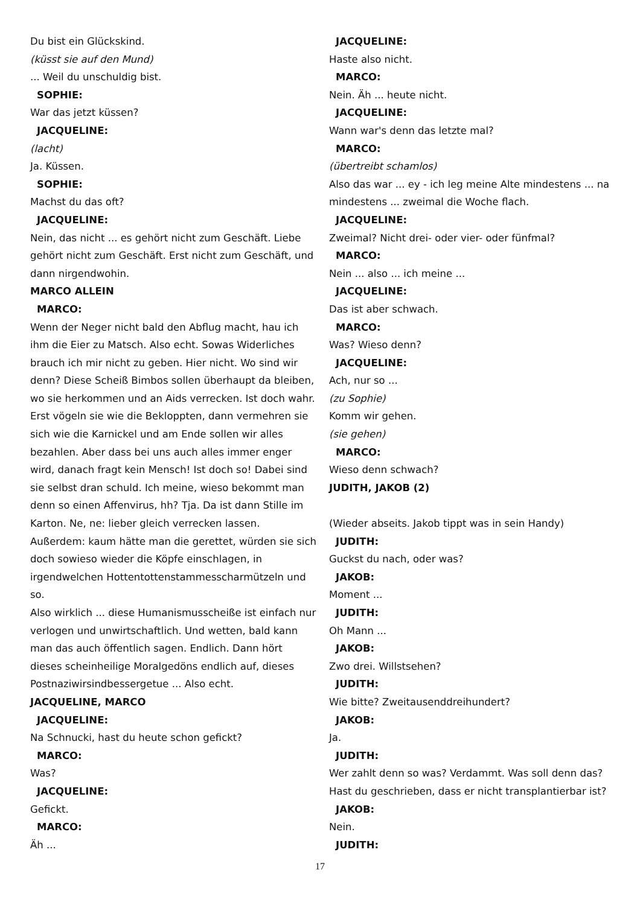Du bist ein Glückskind.
(küsst sie auf den Mund)
... Weil du unschuldig bist.
SOPHIE:
War das jetzt küssen?
JACQUELINE:
(lacht)
Ja. Küssen.
SOPHIE:
Machst du das oft?
JACQUELINE:
Nein, das nicht ... es gehört nicht zum Geschäft. Liebe gehört nicht zum Geschäft. Erst nicht zum Geschäft, und dann nirgendwohin.
MARCO ALLEIN
MARCO:
Wenn der Neger nicht bald den Abflug macht, hau ich ihm die Eier zu Matsch. Also echt. Sowas Widerliches brauch ich mir nicht zu geben. Hier nicht. Wo sind wir denn? Diese Scheiß Bimbos sollen überhaupt da bleiben, wo sie herkommen und an Aids verrecken. Ist doch wahr. Erst vögeln sie wie die Bekloppten, dann vermehren sie sich wie die Karnickel und am Ende sollen wir alles bezahlen. Aber dass bei uns auch alles immer enger wird, danach fragt kein Mensch! Ist doch so! Dabei sind sie selbst dran schuld. Ich meine, wieso bekommt man denn so einen Affenvirus, hh? Tja. Da ist dann Stille im Karton. Ne, ne: lieber gleich verrecken lassen. Außerdem: kaum hätte man die gerettet, würden sie sich doch sowieso wieder die Köpfe einschlagen, in irgendwelchen Hottentottenstammesscharmützeln und so.
Also wirklich ... diese Humanismusscheiße ist einfach nur verlogen und unwirtschaftlich. Und wetten, bald kann man das auch öffentlich sagen. Endlich. Dann hört dieses scheinheilige Moralgedöns endlich auf, dieses Postnaziwirsindbessergetue ... Also echt.
JACQUELINE, MARCO
JACQUELINE:
Na Schnucki, hast du heute schon gefickt?
MARCO:
Was?
JACQUELINE:
Gefickt.
MARCO:
Äh ...
JACQUELINE:
Haste also nicht.
MARCO:
Nein. Äh ... heute nicht.
JACQUELINE:
Wann war's denn das letzte mal?
MARCO:
(übertreibt schamlos)
Also das war ... ey - ich leg meine Alte mindestens ... na mindestens ... zweimal die Woche flach.
JACQUELINE:
Zweimal? Nicht drei- oder vier- oder fünfmal?
MARCO:
Nein ... also ... ich meine ...
JACQUELINE:
Das ist aber schwach.
MARCO:
Was? Wieso denn?
JACQUELINE:
Ach, nur so ...
(zu Sophie)
Komm wir gehen.
(sie gehen)
MARCO:
Wieso denn schwach?
JUDITH, JAKOB (2)
(Wieder abseits. Jakob tippt was in sein Handy)
JUDITH:
Guckst du nach, oder was?
JAKOB:
Moment ...
JUDITH:
Oh Mann ...
JAKOB:
Zwo drei. Willstsehen?
JUDITH:
Wie bitte? Zweitausenddreihundert?
JAKOB:
Ja.
JUDITH:
Wer zahlt denn so was? Verdammt. Was soll denn das? Hast du geschrieben, dass er nicht transplantierbar ist?
JAKOB:
Nein.
JUDITH:
17